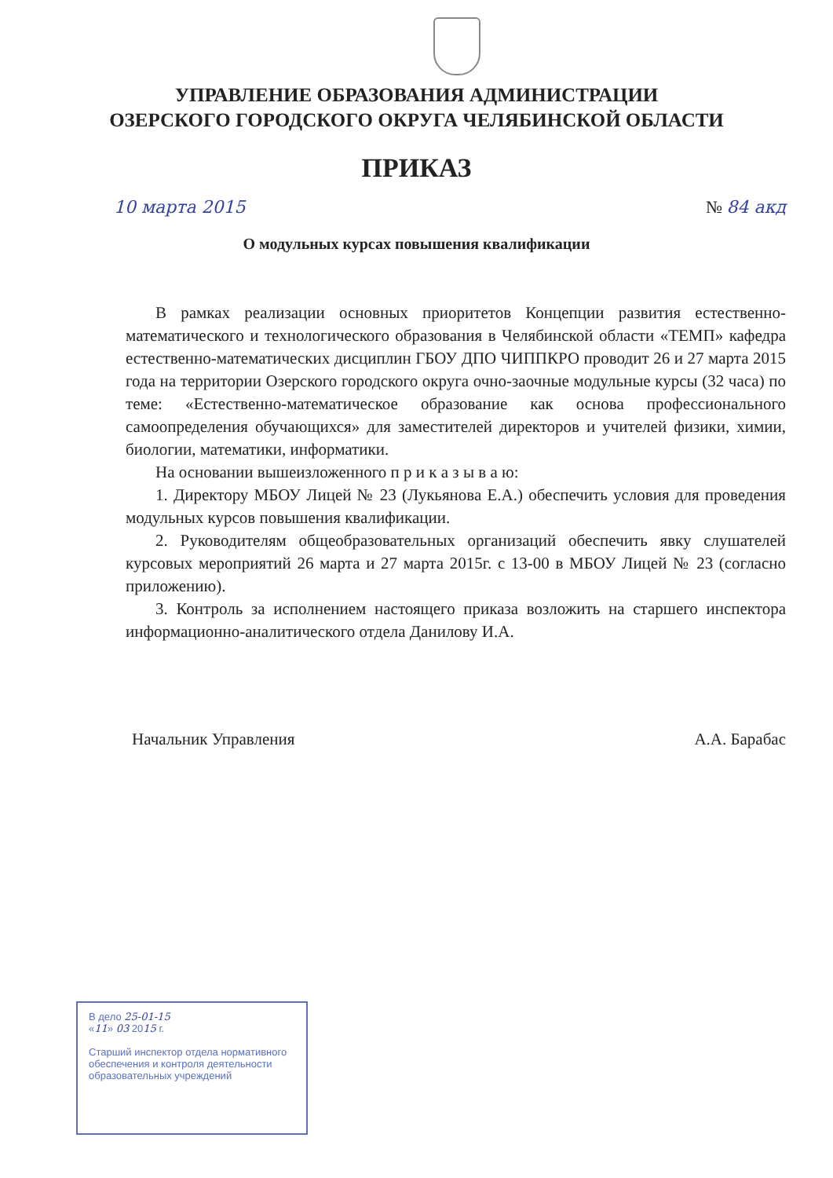УПРАВЛЕНИЕ ОБРАЗОВАНИЯ АДМИНИСТРАЦИИ
ОЗЕРСКОГО ГОРОДСКОГО ОКРУГА ЧЕЛЯБИНСКОЙ ОБЛАСТИ
ПРИКАЗ
10 марта 2015 № 84 акд
О модульных курсах повышения квалификации
В рамках реализации основных приоритетов Концепции развития естественно-математического и технологического образования в Челябинской области «ТЕМП» кафедра естественно-математических дисциплин ГБОУ ДПО ЧИППКРО проводит 26 и 27 марта 2015 года на территории Озерского городского округа очно-заочные модульные курсы (32 часа) по теме: «Естественно-математическое образование как основа профессионального самоопределения обучающихся» для заместителей директоров и учителей физики, химии, биологии, математики, информатики.
На основании вышеизложенного п р и к а з ы в а ю:
1. Директору МБОУ Лицей № 23 (Лукьянова Е.А.) обеспечить условия для проведения модульных курсов повышения квалификации.
2. Руководителям общеобразовательных организаций обеспечить явку слушателей курсовых мероприятий 26 марта и 27 марта 2015г. с 13-00 в МБОУ Лицей № 23 (согласно приложению).
3. Контроль за исполнением настоящего приказа возложить на старшего инспектора информационно-аналитического отдела Данилову И.А.
Начальник Управления А.А. Барабас
В дело 25-01-15
«11» 03 2015 г.
Старший инспектор отдела нормативного обеспечения и контроля деятельности образовательных учреждений